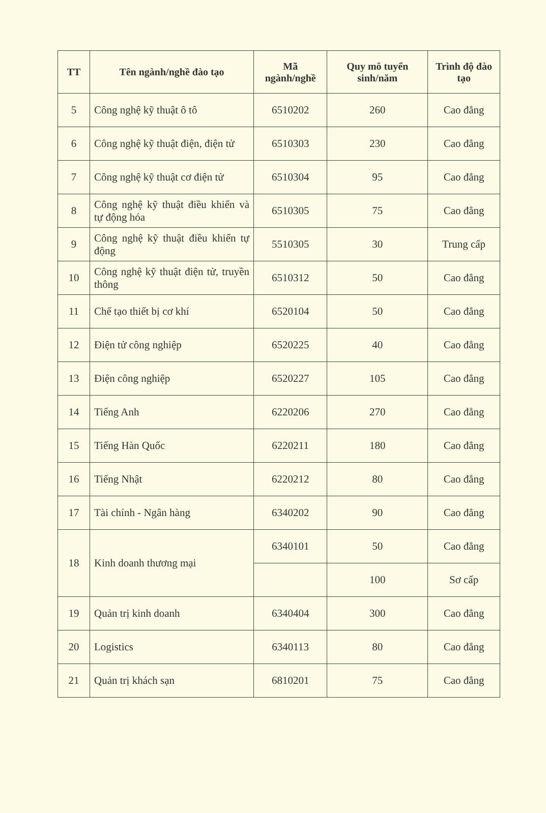| TT | Tên ngành/nghề đào tạo | Mã ngành/nghề | Quy mô tuyển sinh/năm | Trình độ đào tạo |
| --- | --- | --- | --- | --- |
| 5 | Công nghệ kỹ thuật ô tô | 6510202 | 260 | Cao đẳng |
| 6 | Công nghệ kỹ thuật điện, điện tử | 6510303 | 230 | Cao đẳng |
| 7 | Công nghệ kỹ thuật cơ điện tử | 6510304 | 95 | Cao đẳng |
| 8 | Công nghệ kỹ thuật điều khiển và tự động hóa | 6510305 | 75 | Cao đẳng |
| 9 | Công nghệ kỹ thuật điều khiển tự động | 5510305 | 30 | Trung cấp |
| 10 | Công nghệ kỹ thuật điện tử, truyền thông | 6510312 | 50 | Cao đẳng |
| 11 | Chế tạo thiết bị cơ khí | 6520104 | 50 | Cao đẳng |
| 12 | Điện tử công nghiệp | 6520225 | 40 | Cao đẳng |
| 13 | Điện công nghiệp | 6520227 | 105 | Cao đẳng |
| 14 | Tiếng Anh | 6220206 | 270 | Cao đẳng |
| 15 | Tiếng Hàn Quốc | 6220211 | 180 | Cao đẳng |
| 16 | Tiếng Nhật | 6220212 | 80 | Cao đẳng |
| 17 | Tài chính - Ngân hàng | 6340202 | 90 | Cao đẳng |
| 18 | Kinh doanh thương mại | 6340101 | 50 | Cao đẳng |
| | | | 100 | Sơ cấp |
| 19 | Quản trị kinh doanh | 6340404 | 300 | Cao đẳng |
| 20 | Logistics | 6340113 | 80 | Cao đẳng |
| 21 | Quản trị khách sạn | 6810201 | 75 | Cao đẳng |